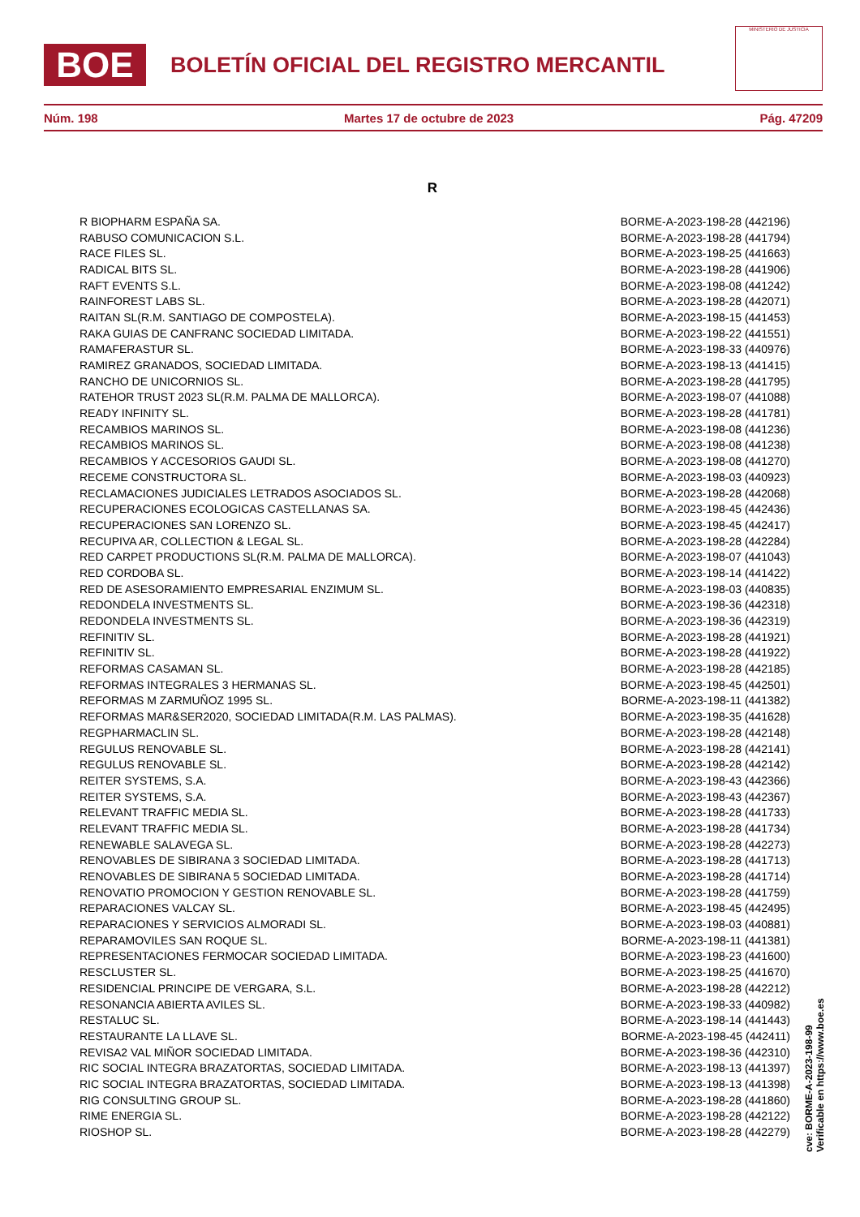BOE
BOLETÍN OFICIAL DEL REGISTRO MERCANTIL
MINISTERIO DE JUSTICIA
Núm. 198 Martes 17 de octubre de 2023 Pág. 47209
R
| R BIOPHARM ESPAÑA SA. | BORME-A-2023-198-28 (442196) |
| RABUSO COMUNICACION S.L. | BORME-A-2023-198-28 (441794) |
| RACE FILES SL. | BORME-A-2023-198-25 (441663) |
| RADICAL BITS SL. | BORME-A-2023-198-28 (441906) |
| RAFT EVENTS S.L. | BORME-A-2023-198-08 (441242) |
| RAINFOREST LABS SL. | BORME-A-2023-198-28 (442071) |
| RAITAN SL(R.M. SANTIAGO DE COMPOSTELA). | BORME-A-2023-198-15 (441453) |
| RAKA GUIAS DE CANFRANC SOCIEDAD LIMITADA. | BORME-A-2023-198-22 (441551) |
| RAMAFERASTUR SL. | BORME-A-2023-198-33 (440976) |
| RAMIREZ GRANADOS, SOCIEDAD LIMITADA. | BORME-A-2023-198-13 (441415) |
| RANCHO DE UNICORNIOS SL. | BORME-A-2023-198-28 (441795) |
| RATEHOR TRUST 2023 SL(R.M. PALMA DE MALLORCA). | BORME-A-2023-198-07 (441088) |
| READY INFINITY SL. | BORME-A-2023-198-28 (441781) |
| RECAMBIOS MARINOS SL. | BORME-A-2023-198-08 (441236) |
| RECAMBIOS MARINOS SL. | BORME-A-2023-198-08 (441238) |
| RECAMBIOS Y ACCESORIOS GAUDI SL. | BORME-A-2023-198-08 (441270) |
| RECEME CONSTRUCTORA SL. | BORME-A-2023-198-03 (440923) |
| RECLAMACIONES JUDICIALES LETRADOS ASOCIADOS SL. | BORME-A-2023-198-28 (442068) |
| RECUPERACIONES ECOLOGICAS CASTELLANAS SA. | BORME-A-2023-198-45 (442436) |
| RECUPERACIONES SAN LORENZO SL. | BORME-A-2023-198-45 (442417) |
| RECUPIVA AR, COLLECTION & LEGAL SL. | BORME-A-2023-198-28 (442284) |
| RED CARPET PRODUCTIONS SL(R.M. PALMA DE MALLORCA). | BORME-A-2023-198-07 (441043) |
| RED CORDOBA SL. | BORME-A-2023-198-14 (441422) |
| RED DE ASESORAMIENTO EMPRESARIAL ENZIMUM SL. | BORME-A-2023-198-03 (440835) |
| REDONDELA INVESTMENTS SL. | BORME-A-2023-198-36 (442318) |
| REDONDELA INVESTMENTS SL. | BORME-A-2023-198-36 (442319) |
| REFINITIV SL. | BORME-A-2023-198-28 (441921) |
| REFINITIV SL. | BORME-A-2023-198-28 (441922) |
| REFORMAS CASAMAN SL. | BORME-A-2023-198-28 (442185) |
| REFORMAS INTEGRALES 3 HERMANAS SL. | BORME-A-2023-198-45 (442501) |
| REFORMAS M ZARMUÑOZ 1995 SL. | BORME-A-2023-198-11 (441382) |
| REFORMAS MAR&SER2020, SOCIEDAD LIMITADA(R.M. LAS PALMAS). | BORME-A-2023-198-35 (441628) |
| REGPHARMACLIN SL. | BORME-A-2023-198-28 (442148) |
| REGULUS RENOVABLE SL. | BORME-A-2023-198-28 (442141) |
| REGULUS RENOVABLE SL. | BORME-A-2023-198-28 (442142) |
| REITER SYSTEMS, S.A. | BORME-A-2023-198-43 (442366) |
| REITER SYSTEMS, S.A. | BORME-A-2023-198-43 (442367) |
| RELEVANT TRAFFIC MEDIA SL. | BORME-A-2023-198-28 (441733) |
| RELEVANT TRAFFIC MEDIA SL. | BORME-A-2023-198-28 (441734) |
| RENEWABLE SALAVEGA SL. | BORME-A-2023-198-28 (442273) |
| RENOVABLES DE SIBIRANA 3 SOCIEDAD LIMITADA. | BORME-A-2023-198-28 (441713) |
| RENOVABLES DE SIBIRANA 5 SOCIEDAD LIMITADA. | BORME-A-2023-198-28 (441714) |
| RENOVATIO PROMOCION Y GESTION RENOVABLE SL. | BORME-A-2023-198-28 (441759) |
| REPARACIONES VALCAY SL. | BORME-A-2023-198-45 (442495) |
| REPARACIONES Y SERVICIOS ALMORADI SL. | BORME-A-2023-198-03 (440881) |
| REPARAMOVILES SAN ROQUE SL. | BORME-A-2023-198-11 (441381) |
| REPRESENTACIONES FERMOCAR SOCIEDAD LIMITADA. | BORME-A-2023-198-23 (441600) |
| RESCLUSTER SL. | BORME-A-2023-198-25 (441670) |
| RESIDENCIAL PRINCIPE DE VERGARA, S.L. | BORME-A-2023-198-28 (442212) |
| RESONANCIA ABIERTA AVILES SL. | BORME-A-2023-198-33 (440982) |
| RESTALUC SL. | BORME-A-2023-198-14 (441443) |
| RESTAURANTE LA LLAVE SL. | BORME-A-2023-198-45 (442411) |
| REVISA2 VAL MIÑOR SOCIEDAD LIMITADA. | BORME-A-2023-198-36 (442310) |
| RIC SOCIAL INTEGRA BRAZATORTAS, SOCIEDAD LIMITADA. | BORME-A-2023-198-13 (441397) |
| RIC SOCIAL INTEGRA BRAZATORTAS, SOCIEDAD LIMITADA. | BORME-A-2023-198-13 (441398) |
| RIG CONSULTING GROUP SL. | BORME-A-2023-198-28 (441860) |
| RIME ENERGIA SL. | BORME-A-2023-198-28 (442122) |
| RIOSHOP SL. | BORME-A-2023-198-28 (442279) |
cve: BORME-A-2023-198-99
Verificable en https://www.boe.es